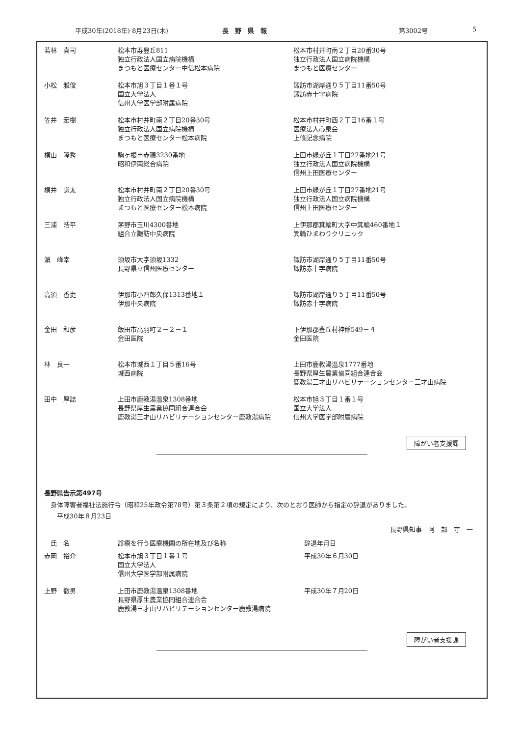平成30年(2018年) 8月23日(木) 長　野　県　報 第3002号 5
| 若林 真司 | 松本市寿豊丘811 独立行政法人国立病院機構 まつもと医療センター中信松本病院 | 松本市村井町南２丁目20番30号 独立行政法人国立病院機構 まつもと医療センター |
| 小松 雅俊 | 松本市旭３丁目１番１号 国立大学法人 信州大学医学部附属病院 | 諏訪市湖岸通り５丁目11番50号 諏訪赤十字病院 |
| 笠井 宏樹 | 松本市村井町南２丁目20番30号 独立行政法人国立病院機構 まつもと医療センター松本病院 | 松本市村井町西２丁目16番１号 医療法人心泉会 上條記念病院 |
| 横山 隆秀 | 駒ヶ根市赤穂3230番地 昭和伊南総合病院 | 上田市緑が丘１丁目27番地21号 独立行政法人国立病院機構 信州上田医療センター |
| 横井 謙太 | 松本市村井町南２丁目20番30号 独立行政法人国立病院機構 まつもと医療センター松本病院 | 上田市緑が丘１丁目27番地21号 独立行政法人国立病院機構 信州上田医療センター |
| 三浦 浩平 | 茅野市玉川4300番地 組合立諏訪中央病院 | 上伊那郡箕輪町大字中箕輪460番地１ 箕輪ひまわりクリニック |
| 濵 峰幸 | 須坂市大字須坂1332 長野県立信州医療センター | 諏訪市湖岸通り５丁目11番50号 諏訪赤十字病院 |
| 高須 香吏 | 伊那市小四郎久保1313番地１ 伊那中央病院 | 諏訪市湖岸通り５丁目11番50号 諏訪赤十字病院 |
| 金田 和彦 | 飯田市高羽町２－２－１ 金田医院 | 下伊那郡豊丘村神稲549－４ 金田医院 |
| 林 良一 | 松本市城西１丁目５番16号 城西病院 | 上田市鹿教湯温泉1777番地 長野県厚生農業協同組合連合会 鹿教湯三才山リハビリテーションセンター三才山病院 |
| 田中 厚誌 | 上田市鹿教湯温泉1308番地 長野県厚生農業協同組合連合会 鹿教湯三才山リハビリテーションセンター鹿教湯病院 | 松本市旭３丁目１番１号 国立大学法人 信州大学医学部附属病院 |
障がい者支援課
長野県告示第497号
　身体障害者福祉法施行令（昭和25年政令第78号）第３条第２項の規定により、次のとおり医師から指定の辞退がありました。
　　平成30年８月23日
長野県知事　阿　部　守　一
| 氏 名 | 診療を行う医療機関の所在地及び名称 | 辞退年月日 |
| 赤岡 裕介 | 松本市旭３丁目１番１号 国立大学法人 信州大学医学部附属病院 | 平成30年６月30日 |
| 上野 徹男 | 上田市鹿教湯温泉1308番地 長野県厚生農業協同組合連合会 鹿教湯三才山リハビリテーションセンター鹿教湯病院 | 平成30年７月20日 |
障がい者支援課